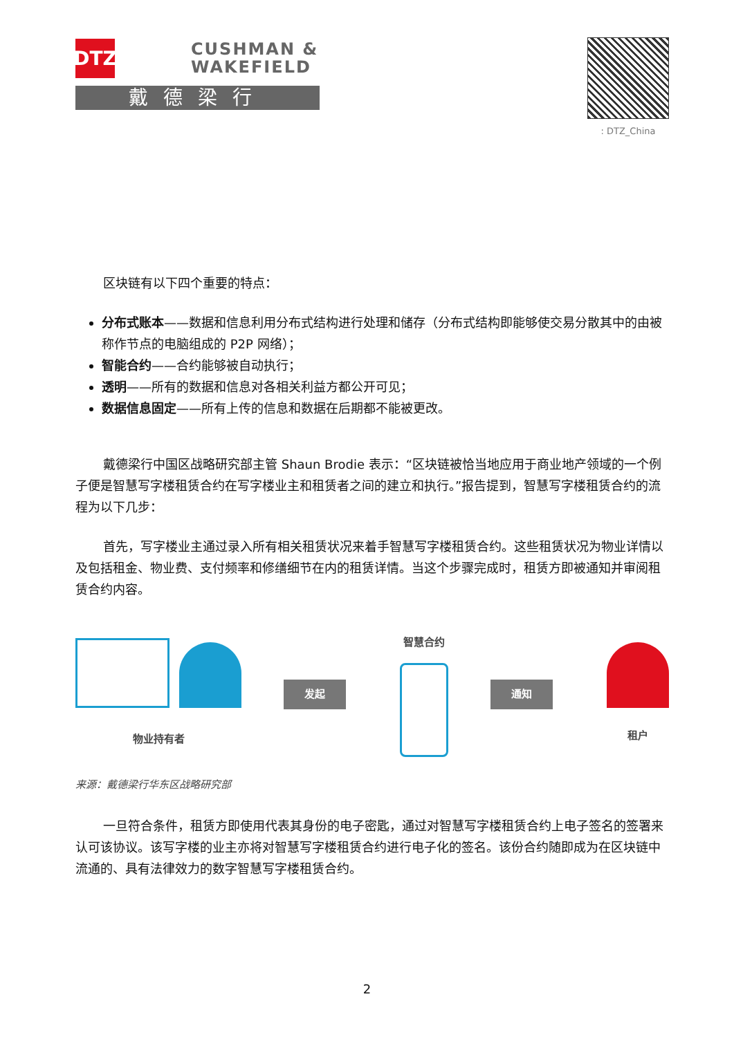DTZ
CUSHMAN &
WAKEFIELD
戴德梁行
: DTZ_China
区块链有以下四个重要的特点：
分布式账本——数据和信息利用分布式结构进行处理和储存（分布式结构即能够使交易分散其中的由被称作节点的电脑组成的 P2P 网络）；
智能合约——合约能够被自动执行；
透明——所有的数据和信息对各相关利益方都公开可见；
数据信息固定——所有上传的信息和数据在后期都不能被更改。
戴德梁行中国区战略研究部主管 Shaun Brodie 表示：“区块链被恰当地应用于商业地产领域的一个例子便是智慧写字楼租赁合约在写字楼业主和租赁者之间的建立和执行。”报告提到，智慧写字楼租赁合约的流程为以下几步：
首先，写字楼业主通过录入所有相关租赁状况来着手智慧写字楼租赁合约。这些租赁状况为物业详情以及包括租金、物业费、支付频率和修缮细节在内的租赁详情。当这个步骤完成时，租赁方即被通知并审阅租赁合约内容。
物业持有者
发起
智慧合约
通知
租户
来源：戴德梁行华东区战略研究部
一旦符合条件，租赁方即使用代表其身份的电子密匙，通过对智慧写字楼租赁合约上电子签名的签署来认可该协议。该写字楼的业主亦将对智慧写字楼租赁合约进行电子化的签名。该份合约随即成为在区块链中流通的、具有法律效力的数字智慧写字楼租赁合约。
2